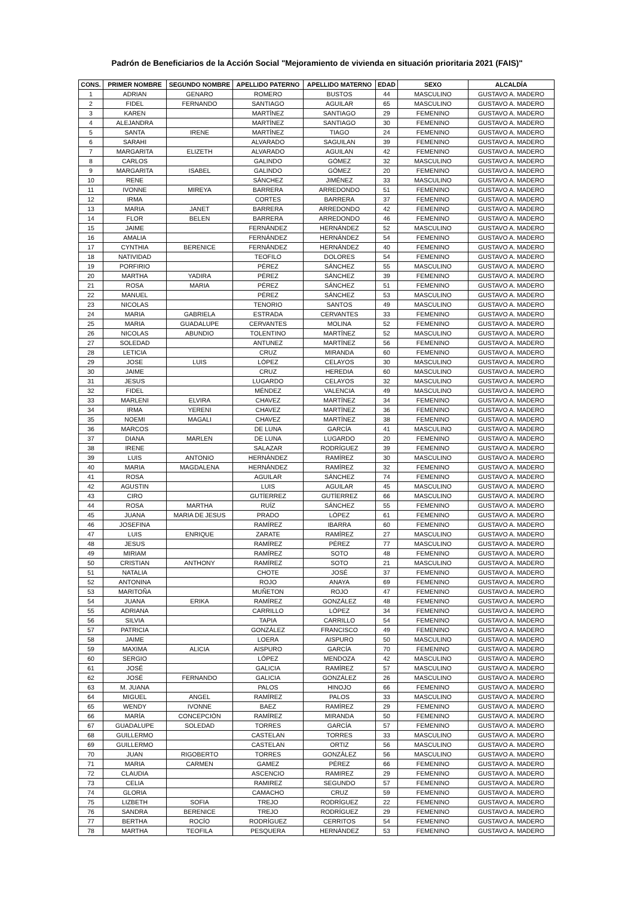Padrón de Beneficiarios de la Acción Social "Mejoramiento de vivienda en situación prioritaria 2021 (FAIS)"
| CONS. | PRIMER NOMBRE | SEGUNDO NOMBRE | APELLIDO PATERNO | APELLIDO MATERNO | EDAD | SEXO | ALCALDÍA |
| --- | --- | --- | --- | --- | --- | --- | --- |
| 1 | ADRIAN | GENARO | ROMERO | BUSTOS | 44 | MASCULINO | GUSTAVO A. MADERO |
| 2 | FIDEL | FERNANDO | SANTIAGO | AGUILAR | 65 | MASCULINO | GUSTAVO A. MADERO |
| 3 | KAREN | | MARTÍNEZ | SANTIAGO | 29 | FEMENINO | GUSTAVO A. MADERO |
| 4 | ALEJANDRA | | MARTÍNEZ | SANTIAGO | 30 | FEMENINO | GUSTAVO A. MADERO |
| 5 | SANTA | IRENE | MARTÍNEZ | TIAGO | 24 | FEMENINO | GUSTAVO A. MADERO |
| 6 | SARAHI | | ALVARADO | SAGUILAN | 39 | FEMENINO | GUSTAVO A. MADERO |
| 7 | MARGARITA | ELIZETH | ALVARADO | AGUILAN | 42 | FEMENINO | GUSTAVO A. MADERO |
| 8 | CARLOS | | GALINDO | GÓMEZ | 32 | MASCULINO | GUSTAVO A. MADERO |
| 9 | MARGARITA | ISABEL | GALINDO | GÓMEZ | 20 | FEMENINO | GUSTAVO A. MADERO |
| 10 | RENE | | SÁNCHEZ | JIMÉNEZ | 33 | MASCULINO | GUSTAVO A. MADERO |
| 11 | IVONNE | MIREYA | BARRERA | ARREDONDO | 51 | FEMENINO | GUSTAVO A. MADERO |
| 12 | IRMA | | CORTES | BARRERA | 37 | FEMENINO | GUSTAVO A. MADERO |
| 13 | MARIA | JANET | BARRERA | ARREDONDO | 42 | FEMENINO | GUSTAVO A. MADERO |
| 14 | FLOR | BELEN | BARRERA | ARREDONDO | 46 | FEMENINO | GUSTAVO A. MADERO |
| 15 | JAIME | | FERNÁNDEZ | HERNÁNDEZ | 52 | MASCULINO | GUSTAVO A. MADERO |
| 16 | AMALIA | | FERNÁNDEZ | HERNÁNDEZ | 54 | FEMENINO | GUSTAVO A. MADERO |
| 17 | CYNTHIA | BERENICE | FERNÁNDEZ | HERNÁNDEZ | 40 | FEMENINO | GUSTAVO A. MADERO |
| 18 | NATIVIDAD | | TEOFILO | DOLORES | 54 | FEMENINO | GUSTAVO A. MADERO |
| 19 | PORFIRIO | | PÉREZ | SÁNCHEZ | 55 | MASCULINO | GUSTAVO A. MADERO |
| 20 | MARTHA | YADIRA | PÉREZ | SÁNCHEZ | 39 | FEMENINO | GUSTAVO A. MADERO |
| 21 | ROSA | MARIA | PÉREZ | SÁNCHEZ | 51 | FEMENINO | GUSTAVO A. MADERO |
| 22 | MANUEL | | PÉREZ | SÁNCHEZ | 53 | MASCULINO | GUSTAVO A. MADERO |
| 23 | NICOLAS | | TENORIO | SANTOS | 49 | MASCULINO | GUSTAVO A. MADERO |
| 24 | MARIA | GABRIELA | ESTRADA | CERVANTES | 33 | FEMENINO | GUSTAVO A. MADERO |
| 25 | MARIA | GUADALUPE | CERVANTES | MOLINA | 52 | FEMENINO | GUSTAVO A. MADERO |
| 26 | NICOLAS | ABUNDIO | TOLENTINO | MARTÍNEZ | 52 | MASCULINO | GUSTAVO A. MADERO |
| 27 | SOLEDAD | | ANTUNEZ | MARTÍNEZ | 56 | FEMENINO | GUSTAVO A. MADERO |
| 28 | LETICIA | | CRUZ | MIRANDA | 60 | FEMENINO | GUSTAVO A. MADERO |
| 29 | JOSE | LUIS | LÓPEZ | CELAYOS | 30 | MASCULINO | GUSTAVO A. MADERO |
| 30 | JAIME | | CRUZ | HEREDIA | 60 | MASCULINO | GUSTAVO A. MADERO |
| 31 | JESUS | | LUGARDO | CELAYOS | 32 | MASCULINO | GUSTAVO A. MADERO |
| 32 | FIDEL | | MÉNDEZ | VALENCIA | 49 | MASCULINO | GUSTAVO A. MADERO |
| 33 | MARLENI | ELVIRA | CHAVEZ | MARTÍNEZ | 34 | FEMENINO | GUSTAVO A. MADERO |
| 34 | IRMA | YERENI | CHAVEZ | MARTÍNEZ | 36 | FEMENINO | GUSTAVO A. MADERO |
| 35 | NOEMI | MAGALI | CHAVEZ | MARTÍNEZ | 38 | FEMENINO | GUSTAVO A. MADERO |
| 36 | MARCOS | | DE LUNA | GARCÍA | 41 | MASCULINO | GUSTAVO A. MADERO |
| 37 | DIANA | MARLEN | DE LUNA | LUGARDO | 20 | FEMENINO | GUSTAVO A. MADERO |
| 38 | IRENE | | SALAZAR | RODRÍGUEZ | 39 | FEMENINO | GUSTAVO A. MADERO |
| 39 | LUIS | ANTONIO | HERNÁNDEZ | RAMÍREZ | 30 | MASCULINO | GUSTAVO A. MADERO |
| 40 | MARIA | MAGDALENA | HERNÁNDEZ | RAMÍREZ | 32 | FEMENINO | GUSTAVO A. MADERO |
| 41 | ROSA | | AGUILAR | SÁNCHEZ | 74 | FEMENINO | GUSTAVO A. MADERO |
| 42 | AGUSTIN | | LUIS | AGUILAR | 45 | MASCULINO | GUSTAVO A. MADERO |
| 43 | CIRO | | GUTÍERREZ | GUTÍERREZ | 66 | MASCULINO | GUSTAVO A. MADERO |
| 44 | ROSA | MARTHA | RUÍZ | SÁNCHEZ | 55 | FEMENINO | GUSTAVO A. MADERO |
| 45 | JUANA | MARIA DE JESUS | PRADO | LÓPEZ | 61 | FEMENINO | GUSTAVO A. MADERO |
| 46 | JOSEFINA | | RAMÍREZ | IBARRA | 60 | FEMENINO | GUSTAVO A. MADERO |
| 47 | LUIS | ENRIQUE | ZARATE | RAMÍREZ | 27 | MASCULINO | GUSTAVO A. MADERO |
| 48 | JESUS | | RAMÍREZ | PÉREZ | 77 | MASCULINO | GUSTAVO A. MADERO |
| 49 | MIRIAM | | RAMÍREZ | SOTO | 48 | FEMENINO | GUSTAVO A. MADERO |
| 50 | CRISTIAN | ANTHONY | RAMÍREZ | SOTO | 21 | MASCULINO | GUSTAVO A. MADERO |
| 51 | NATALIA | | CHOTE | JOSÉ | 37 | FEMENINO | GUSTAVO A. MADERO |
| 52 | ANTONINA | | ROJO | ANAYA | 69 | FEMENINO | GUSTAVO A. MADERO |
| 53 | MARITOÑA | | MUÑETON | ROJO | 47 | FEMENINO | GUSTAVO A. MADERO |
| 54 | JUANA | ERIKA | RAMÍREZ | GONZÁLEZ | 48 | FEMENINO | GUSTAVO A. MADERO |
| 55 | ADRIANA | | CARRILLO | LÓPEZ | 34 | FEMENINO | GUSTAVO A. MADERO |
| 56 | SILVIA | | TAPIA | CARRILLO | 54 | FEMENINO | GUSTAVO A. MADERO |
| 57 | PATRICIA | | GONZÁLEZ | FRANCISCO | 49 | FEMENINO | GUSTAVO A. MADERO |
| 58 | JAIME | | LOERA | AISPURO | 50 | MASCULINO | GUSTAVO A. MADERO |
| 59 | MAXIMA | ALICIA | AISPURO | GARCÍA | 70 | FEMENINO | GUSTAVO A. MADERO |
| 60 | SERGIO | | LÓPEZ | MENDOZA | 42 | MASCULINO | GUSTAVO A. MADERO |
| 61 | JOSÉ | | GALICIA | RAMÍREZ | 57 | MASCULINO | GUSTAVO A. MADERO |
| 62 | JOSÉ | FERNANDO | GALICIA | GONZÁLEZ | 26 | MASCULINO | GUSTAVO A. MADERO |
| 63 | M. JUANA | | PALOS | HINOJO | 66 | FEMENINO | GUSTAVO A. MADERO |
| 64 | MIGUEL | ANGEL | RAMÍREZ | PALOS | 33 | MASCULINO | GUSTAVO A. MADERO |
| 65 | WENDY | IVONNE | BAEZ | RAMÍREZ | 29 | FEMENINO | GUSTAVO A. MADERO |
| 66 | MARÍA | CONCEPCIÓN | RAMÍREZ | MIRANDA | 50 | FEMENINO | GUSTAVO A. MADERO |
| 67 | GUADALUPE | SOLEDAD | TORRES | GARCÍA | 57 | FEMENINO | GUSTAVO A. MADERO |
| 68 | GUILLERMO | | CASTELAN | TORRES | 33 | MASCULINO | GUSTAVO A. MADERO |
| 69 | GUILLERMO | | CASTELAN | ORTIZ | 56 | MASCULINO | GUSTAVO A. MADERO |
| 70 | JUAN | RIGOBERTO | TORRES | GONZÁLEZ | 56 | MASCULINO | GUSTAVO A. MADERO |
| 71 | MARIA | CARMEN | GAMEZ | PÉREZ | 66 | FEMENINO | GUSTAVO A. MADERO |
| 72 | CLAUDIA | | ASCENCIO | RAMIREZ | 29 | FEMENINO | GUSTAVO A. MADERO |
| 73 | CELIA | | RAMIREZ | SEGUNDO | 57 | FEMENINO | GUSTAVO A. MADERO |
| 74 | GLORIA | | CAMACHO | CRUZ | 59 | FEMENINO | GUSTAVO A. MADERO |
| 75 | LIZBETH | SOFIA | TREJO | RODRÍGUEZ | 22 | FEMENINO | GUSTAVO A. MADERO |
| 76 | SANDRA | BERENICE | TREJO | RODRÍGUEZ | 29 | FEMENINO | GUSTAVO A. MADERO |
| 77 | BERTHA | ROCÍO | RODRÍGUEZ | CERRITOS | 54 | FEMENINO | GUSTAVO A. MADERO |
| 78 | MARTHA | TEOFILA | PESQUERA | HERNÁNDEZ | 53 | FEMENINO | GUSTAVO A. MADERO |